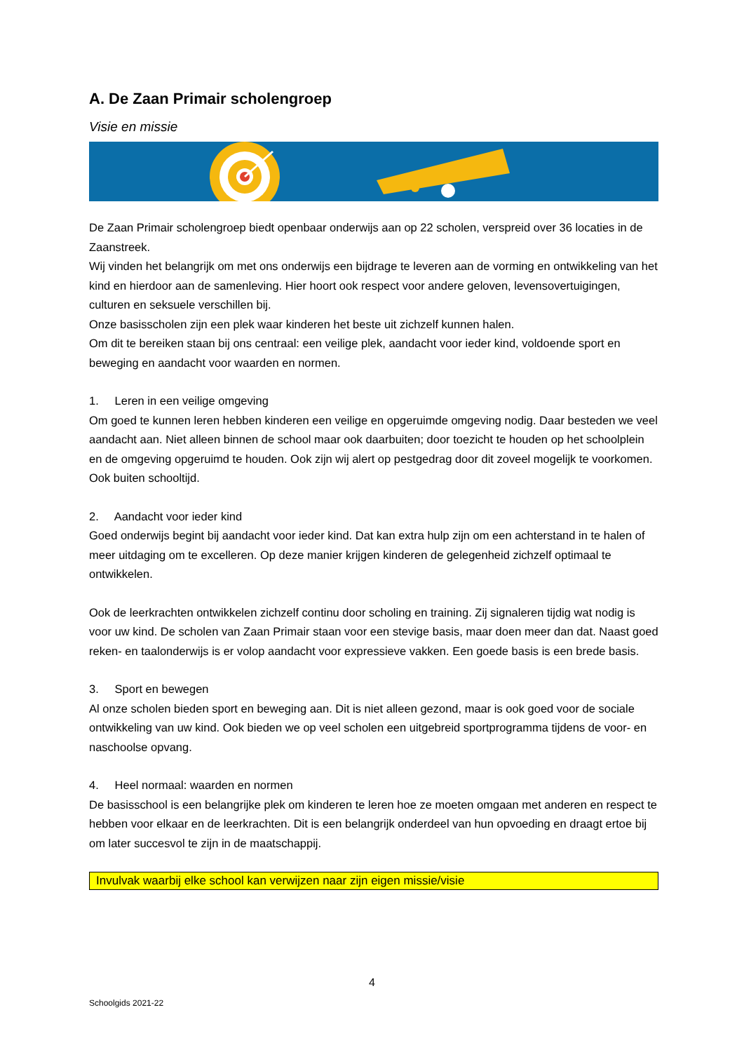A. De Zaan Primair scholengroep
Visie en missie
De Zaan Primair scholengroep biedt openbaar onderwijs aan op 22 scholen, verspreid over 36 locaties in de Zaanstreek.
Wij vinden het belangrijk om met ons onderwijs een bijdrage te leveren aan de vorming en ontwikkeling van het kind en hierdoor aan de samenleving. Hier hoort ook respect voor andere geloven, levensovertuigingen, culturen en seksuele verschillen bij.
Onze basisscholen zijn een plek waar kinderen het beste uit zichzelf kunnen halen.
Om dit te bereiken staan bij ons centraal: een veilige plek, aandacht voor ieder kind, voldoende sport en beweging en aandacht voor waarden en normen.
1. Leren in een veilige omgeving
Om goed te kunnen leren hebben kinderen een veilige en opgeruimde omgeving nodig. Daar besteden we veel aandacht aan. Niet alleen binnen de school maar ook daarbuiten; door toezicht te houden op het schoolplein en de omgeving opgeruimd te houden. Ook zijn wij alert op pestgedrag door dit zoveel mogelijk te voorkomen. Ook buiten schooltijd.
2. Aandacht voor ieder kind
Goed onderwijs begint bij aandacht voor ieder kind. Dat kan extra hulp zijn om een achterstand in te halen of meer uitdaging om te excelleren. Op deze manier krijgen kinderen de gelegenheid zichzelf optimaal te ontwikkelen.
Ook de leerkrachten ontwikkelen zichzelf continu door scholing en training. Zij signaleren tijdig wat nodig is voor uw kind. De scholen van Zaan Primair staan voor een stevige basis, maar doen meer dan dat. Naast goed reken- en taalonderwijs is er volop aandacht voor expressieve vakken. Een goede basis is een brede basis.
3. Sport en bewegen
Al onze scholen bieden sport en beweging aan. Dit is niet alleen gezond, maar is ook goed voor de sociale ontwikkeling van uw kind. Ook bieden we op veel scholen een uitgebreid sportprogramma tijdens de voor- en naschoolse opvang.
4. Heel normaal: waarden en normen
De basisschool is een belangrijke plek om kinderen te leren hoe ze moeten omgaan met anderen en respect te hebben voor elkaar en de leerkrachten. Dit is een belangrijk onderdeel van hun opvoeding en draagt ertoe bij om later succesvol te zijn in de maatschappij.
Invulvak waarbij elke school kan verwijzen naar zijn eigen missie/visie
4
Schoolgids 2021-22